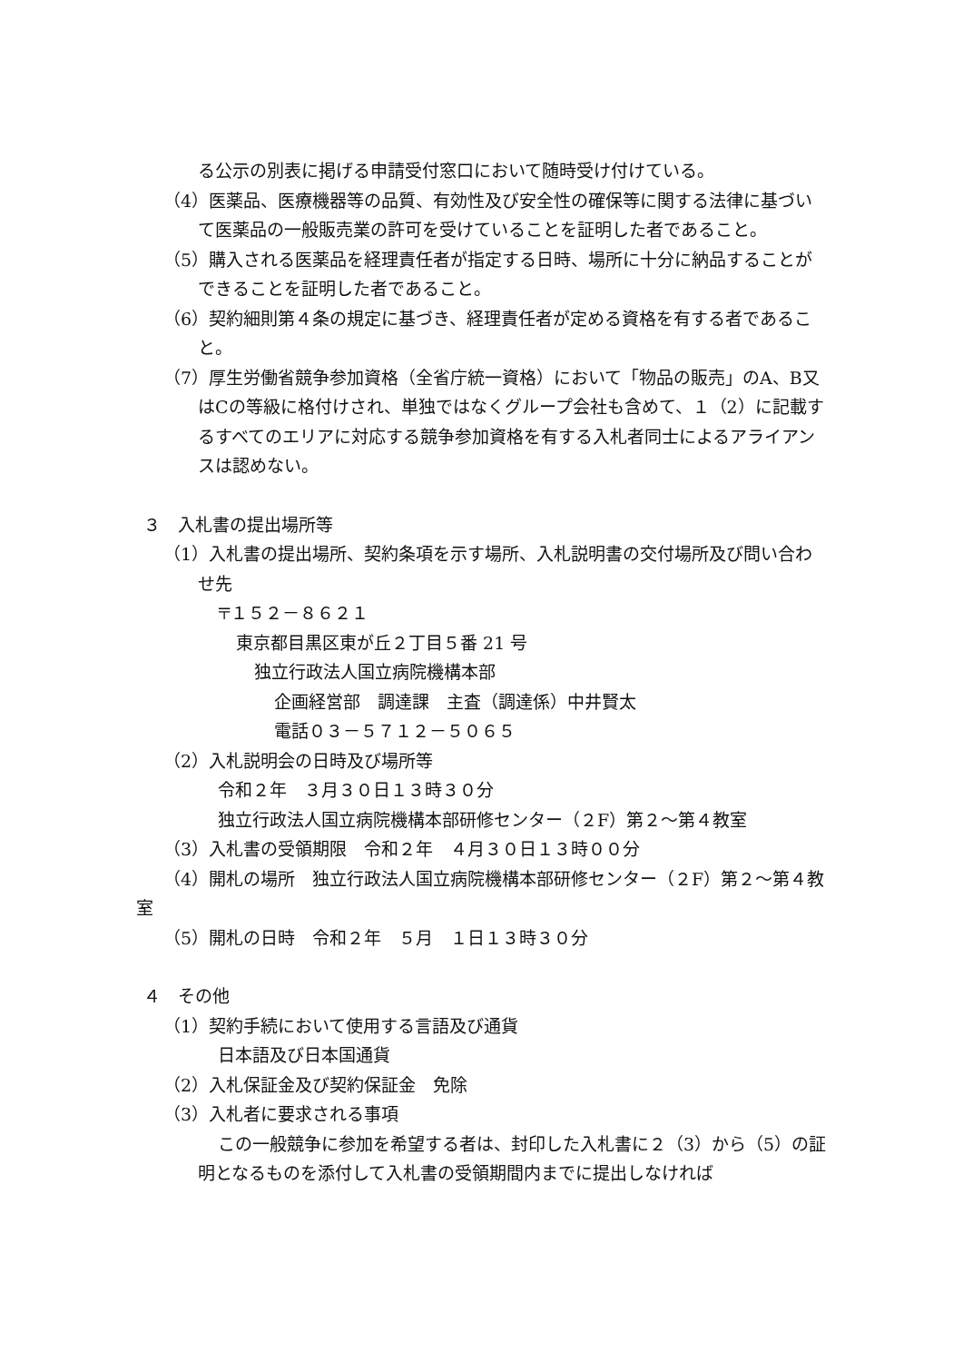る公示の別表に掲げる申請受付窓口において随時受け付けている。
（4）医薬品、医療機器等の品質、有効性及び安全性の確保等に関する法律に基づいて医薬品の一般販売業の許可を受けていることを証明した者であること。
（5）購入される医薬品を経理責任者が指定する日時、場所に十分に納品することができることを証明した者であること。
（6）契約細則第４条の規定に基づき、経理責任者が定める資格を有する者であること。
（7）厚生労働省競争参加資格（全省庁統一資格）において「物品の販売」のA、B又はCの等級に格付けされ、単独ではなくグループ会社も含めて、１（2）に記載するすべてのエリアに対応する競争参加資格を有する入札者同士によるアライアンスは認めない。
３　入札書の提出場所等
（1）入札書の提出場所、契約条項を示す場所、入札説明書の交付場所及び問い合わせ先
〒１５２－８６２１
東京都目黒区東が丘２丁目５番 21 号
独立行政法人国立病院機構本部
企画経営部　調達課　主査（調達係）中井賢太
電話０３－５７１２－５０６５
（2）入札説明会の日時及び場所等
令和２年　３月３０日１３時３０分
独立行政法人国立病院機構本部研修センター（２F）第２～第４教室
（3）入札書の受領期限　令和２年　４月３０日１３時００分
（4）開札の場所　独立行政法人国立病院機構本部研修センター（２F）第２～第４教室
（5）開札の日時　令和２年　５月　１日１３時３０分
４　その他
（1）契約手続において使用する言語及び通貨
日本語及び日本国通貨
（2）入札保証金及び契約保証金　免除
（3）入札者に要求される事項
この一般競争に参加を希望する者は、封印した入札書に２（3）から（5）の証明となるものを添付して入札書の受領期間内までに提出しなければ